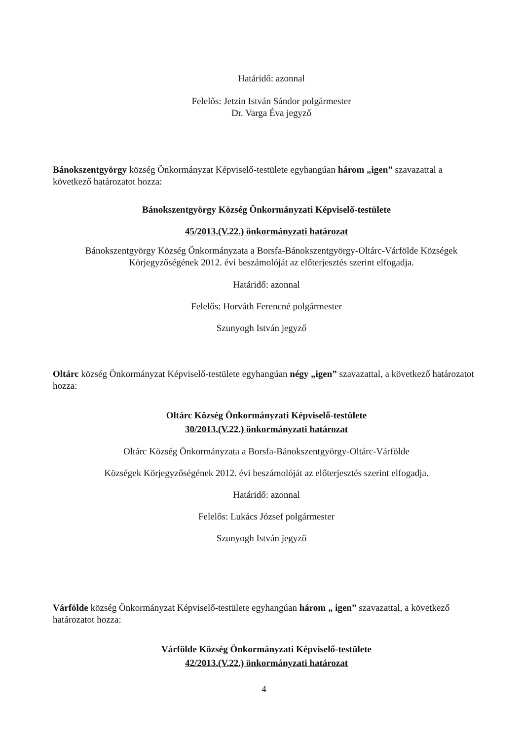Határidő: azonnal
Felelős: Jetzin István Sándor polgármester
Dr. Varga Éva jegyző
Bánokszentgyörgy község Önkormányzat Képviselő-testülete egyhangúan három „igen” szavazattal a következő határozatot hozza:
Bánokszentgyörgy Község Önkormányzati Képviselő-testülete
45/2013.(V.22.) önkormányzati határozat
Bánokszentgyörgy Község Önkormányzata a Borsfa-Bánokszentgyörgy-Oltárc-Várfölde Községek
Körjegyzőségének 2012. évi beszámolóját az előterjesztés szerint elfogadja.
Határidő: azonnal
Felelős: Horváth Ferencné polgármester
Szunyogh István jegyző
Oltárc község Önkormányzat Képviselő-testülete egyhangúan négy „igen” szavazattal, a következő határozatot hozza:
Oltárc Község Önkormányzati Képviselő-testülete
30/2013.(V.22.) önkormányzati határozat
Oltárc Község Önkormányzata a Borsfa-Bánokszentgyörgy-Oltárc-Várfölde
Községek Körjegyzőségének 2012. évi beszámolóját az előterjesztés szerint elfogadja.
Határidő: azonnal
Felelős: Lukács József polgármester
Szunyogh István jegyző
Várfölde község Önkormányzat Képviselő-testülete egyhangúan három „ igen” szavazattal, a következő határozatot hozza:
Várfölde Község Önkormányzati Képviselő-testülete
42/2013.(V.22.) önkormányzati határozat
4